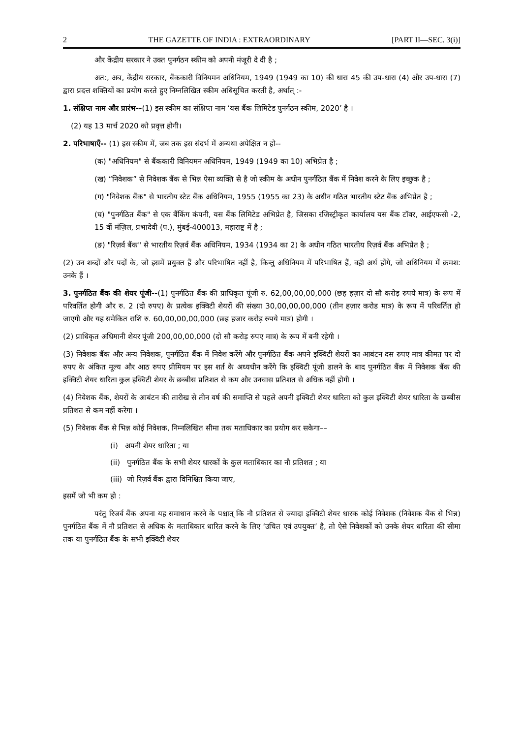2 THE GAZETTE OF INDIA : EXTRAORDINARY [PART II—SEC. 3(i)]
और केंद्रीय सरकार ने उक्त पुनर्गठन स्कीम को अपनी मंजूरी दे दी है ;
अत:, अब, केंद्रीय सरकार, बैंककारी विनियमन अधिनियम, 1949 (1949 का 10) की धारा 45 की उप-धारा (4) और उप-धारा (7) द्वारा प्रदत्त शक्तियों का प्रयोग करते हुए निम्नलिखित स्कीम अधिसूचित करती है, अर्थात् :-
1. संक्षिप्त नाम और प्रारंभ--(1) इस स्कीम का संक्षिप्त नाम ‘यस बैंक लिमिटेड पुनर्गठन स्कीम, 2020’ है ।
(2) यह 13 मार्च 2020 को प्रवृत्त होगी।
2. परिभाषाएँ-- (1) इस स्कीम में, जब तक इस संदर्भ में अन्यथा अपेक्षित न हो--
(क) "अधिनियम" से बैंककारी विनियमन अधिनियम, 1949 (1949 का 10) अभिप्रेत है ;
(ख) “निवेशक” से निवेशक बैंक से भिन्न ऐसा व्यक्ति से है जो स्कीम के अधीन पुनर्गठित बैंक में निवेश करने के लिए इच्छुक है ;
(ग) "निवेशक बैंक" से भारतीय स्टेट बैंक अधिनियम, 1955 (1955 का 23) के अधीन गठित भारतीय स्टेट बैंक अभिप्रेत है ;
(घ) "पुनर्गठित बैंक" से एक बैंकिंग कंपनी, यस बैंक लिमिटेड अभिप्रेत है, जिसका रजिस्ट्रीकृत कार्यालय यस बैंक टॉवर, आईएफसी -2, 15 वीं मंज़िल, प्रभादेवी (प.), मुंबई-400013, महाराष्ट्र में है ;
(ङ) "रिज़र्व बैंक" से भारतीय रिज़र्व बैंक अधिनियम, 1934 (1934 का 2) के अधीन गठित भारतीय रिज़र्व बैंक अभिप्रेत है ;
(2) उन शब्दों और पदों के, जो इसमें प्रयुक्त हैं और परिभाषित नहीं है, किन्तु अधिनियम में परिभाषित हैं, वही अर्थ होंगे, जो अधिनियम में क्रमश: उनके हैं ।
3. पुनर्गठित बैंक की शेयर पूंजी--(1) पुनर्गठित बैंक की प्राधिकृत पूंजी रु. 62,00,00,00,000 (छह हज़ार दो सौ करोड़ रुपये मात्र) के रूप में परिवर्तित होगी और रु. 2 (दो रुपए) के प्रत्येक इक्विटी शेयरों की संख्या 30,00,00,00,000 (तीन हज़ार करोड मात्र) के रूप में परिवर्तित हो जाएगी और यह समेकित राशि रु. 60,00,00,00,000 (छह हजार करोड़ रुपये मात्र) होगी ।
(2) प्राधिकृत अधिमानी शेयर पूंजी 200,00,00,000 (दो सौ करोड़ रुपए मात्र) के रूप में बनी रहेगी ।
(3) निवेशक बैंक और अन्य निवेशक, पुनर्गठित बैंक में निवेश करेंगे और पुनर्गठित बैंक अपने इक्विटी शेयरों का आबंटन दस रुपए मात्र कीमत पर दो रुपए के अंकित मूल्य और आठ रुपए प्रीमियम पर इस शर्त के अध्यधीन करेंगे कि इक्विटी पूंजी डालने के बाद पुनर्गठित बैंक में निवेशक बैंक की इक्विटी शेयर धारिता कुल इक्विटी शेयर के छब्बीस प्रतिशत से कम और उनचास प्रतिशत से अधिक नहीं होगी ।
(4) निवेशक बैंक, शेयरों के आबंटन की तारीख से तीन वर्ष की समाप्ति से पहले अपनी इक्विटी शेयर धारिता को कुल इक्विटी शेयर धारिता के छब्बीस प्रतिशत से कम नहीं करेगा ।
(5) निवेशक बैंक से भिन्न कोई निवेशक, निम्नलिखित सीमा तक मताधिकार का प्रयोग कर सकेगा––
(i) अपनी शेयर धारिता ; या
(ii) पुनर्गठित बैंक के सभी शेयर धारकों के कुल मताधिकार का नौ प्रतिशत ; या
(iii) जो रिज़र्व बैंक द्वारा विनिश्चित किया जाए,
इसमें जो भी कम हो :
परंतु रिजर्व बैंक अपना यह समाधान करने के पश्चात् कि नौ प्रतिशत से ज्यादा इक्विटी शेयर धारक कोई निवेशक (निवेशक बैंक से भिन्न) पुनर्गठित बैंक में नौ प्रतिशत से अधिक के मताधिकार धारित करने के लिए ‘उचित एवं उपयुक्त’ है, तो ऐसे निवेशकों को उनके शेयर धारिता की सीमा तक या पुनर्गठित बैंक के सभी इक्विटी शेयर